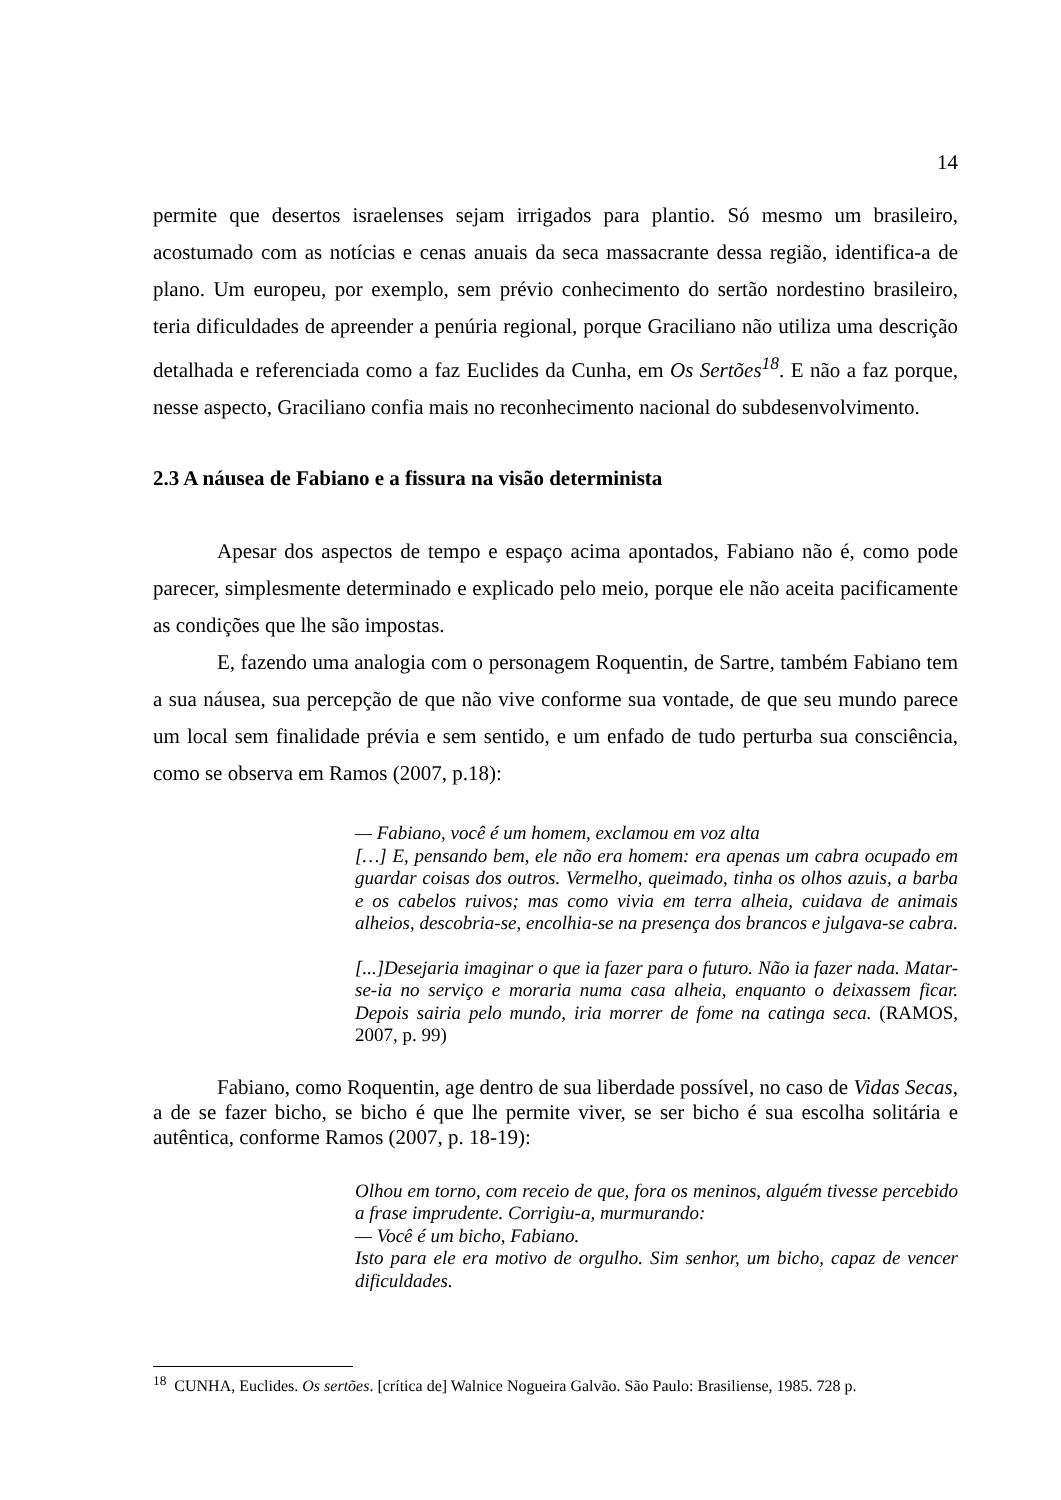14
permite que desertos israelenses sejam irrigados para plantio. Só mesmo um brasileiro, acostumado com as notícias e cenas anuais da seca massacrante dessa região, identifica-a de plano. Um europeu, por exemplo, sem prévio conhecimento do sertão nordestino brasileiro, teria dificuldades de apreender a penúria regional, porque Graciliano não utiliza uma descrição detalhada e referenciada como a faz Euclides da Cunha, em Os Sertões<sup>18</sup>. E não a faz porque, nesse aspecto, Graciliano confia mais no reconhecimento nacional do subdesenvolvimento.
2.3 A náusea de Fabiano e a fissura na visão determinista
Apesar dos aspectos de tempo e espaço acima apontados, Fabiano não é, como pode parecer, simplesmente determinado e explicado pelo meio, porque ele não aceita pacificamente as condições que lhe são impostas.
E, fazendo uma analogia com o personagem Roquentin, de Sartre, também Fabiano tem a sua náusea, sua percepção de que não vive conforme sua vontade, de que seu mundo parece um local sem finalidade prévia e sem sentido, e um enfado de tudo perturba sua consciência, como se observa em Ramos (2007, p.18):
— Fabiano, você é um homem, exclamou em voz alta
[…] E, pensando bem, ele não era homem: era apenas um cabra ocupado em guardar coisas dos outros. Vermelho, queimado, tinha os olhos azuis, a barba e os cabelos ruivos; mas como vivia em terra alheia, cuidava de animais alheios, descobria-se, encolhia-se na presença dos brancos e julgava-se cabra.
[...]Desejaria imaginar o que ia fazer para o futuro. Não ia fazer nada. Matar-se-ia no serviço e moraria numa casa alheia, enquanto o deixassem ficar. Depois sairia pelo mundo, iria morrer de fome na catinga seca. (RAMOS, 2007, p. 99)
Fabiano, como Roquentin, age dentro de sua liberdade possível, no caso de Vidas Secas, a de se fazer bicho, se bicho é que lhe permite viver, se ser bicho é sua escolha solitária e autêntica, conforme Ramos (2007, p. 18-19):
Olhou em torno, com receio de que, fora os meninos, alguém tivesse percebido a frase imprudente. Corrigiu-a, murmurando:
— Você é um bicho, Fabiano.
Isto para ele era motivo de orgulho. Sim senhor, um bicho, capaz de vencer dificuldades.
<sup>18</sup> CUNHA, Euclides. Os sertões. [crítica de] Walnice Nogueira Galvão. São Paulo: Brasiliense, 1985. 728 p.